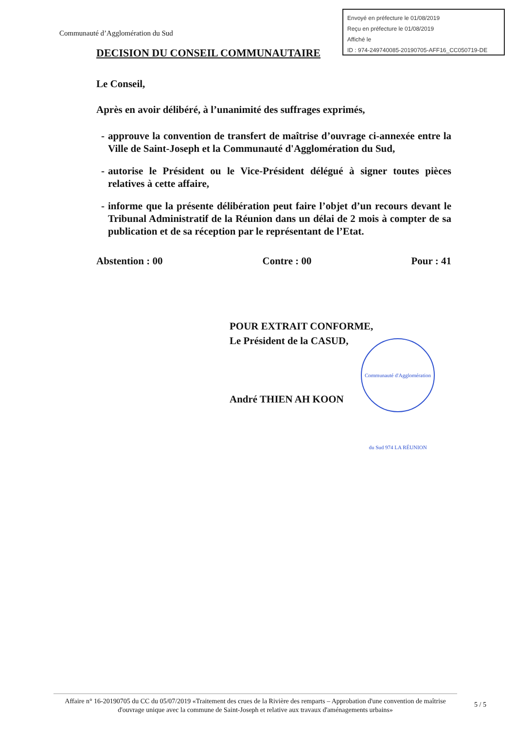Envoyé en préfecture le 01/08/2019
Reçu en préfecture le 01/08/2019
Affiché le
ID : 974-249740085-20190705-AFF16_CC050719-DE
Communauté d’Agglomération du Sud
DECISION DU CONSEIL COMMUNAUTAIRE
Le Conseil,
Après en avoir délibéré, à l’unanimité des suffrages exprimés,
- approuve la convention de transfert de maîtrise d’ouvrage ci-annexée entre la Ville de Saint-Joseph et la Communauté d'Agglomération du Sud,
- autorise le Président ou le Vice-Président délégué à signer toutes pièces relatives à cette affaire,
- informe que la présente délibération peut faire l’objet d’un recours devant le Tribunal Administratif de la Réunion dans un délai de 2 mois à compter de sa publication et de sa réception par le représentant de l’Etat.
Abstention : 00 Contre : 00 Pour : 41
POUR EXTRAIT CONFORME,
Le Président de la CASUD,
André THIEN AH KOON
Communauté d'Agglomération du Sud 974 LA RÉUNION
Affaire n° 16-20190705 du CC du 05/07/2019 «Traitement des crues de la Rivière des remparts – Approbation d'une convention de maîtrise d'ouvrage unique avec la commune de Saint-Joseph et relative aux travaux d'aménagements urbains»
5 / 5